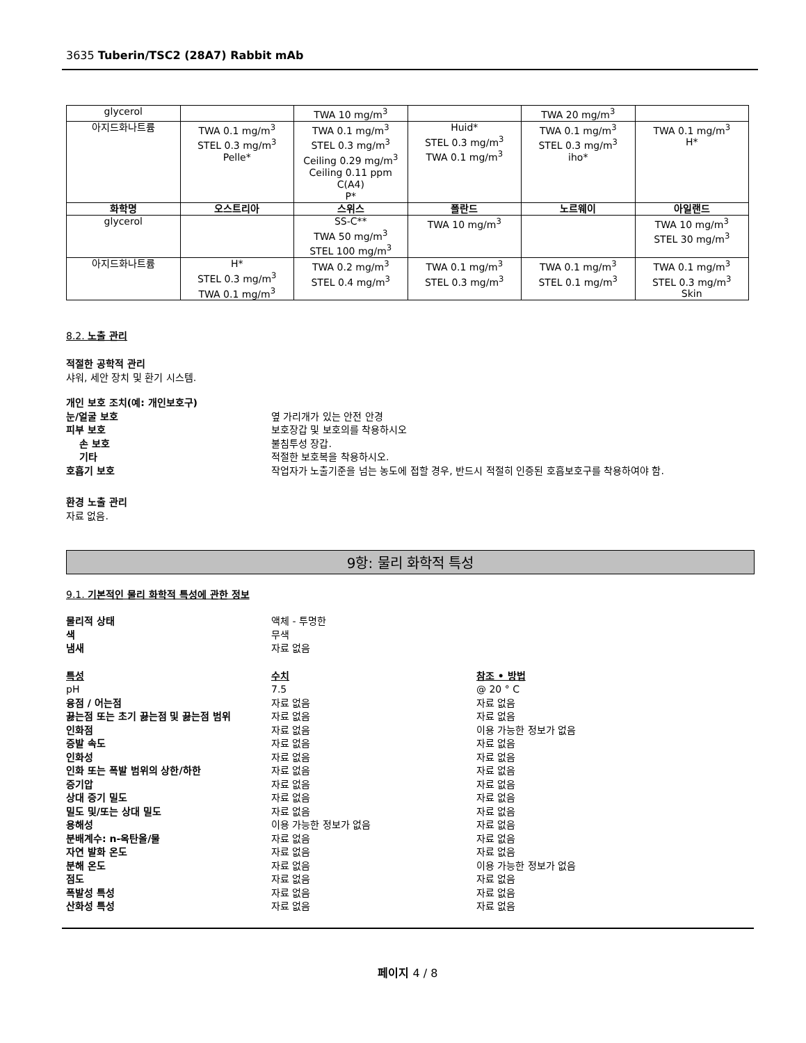3635 Tuberin/TSC2 (28A7) Rabbit mAb
| glycerol | | TWA 10 mg/m<sup>3</sup> | | TWA 20 mg/m<sup>3</sup> | |
| 아지드화나트륨 | TWA 0.1 mg/m<sup>3</sup> STEL 0.3 mg/m<sup>3</sup> Pelle* | TWA 0.1 mg/m<sup>3</sup> STEL 0.3 mg/m<sup>3</sup> Ceiling 0.29 mg/m<sup>3</sup> Ceiling 0.11 ppm C(A4) P* | Huid* STEL 0.3 mg/m<sup>3</sup> TWA 0.1 mg/m<sup>3</sup> | TWA 0.1 mg/m<sup>3</sup> STEL 0.3 mg/m<sup>3</sup> iho* | TWA 0.1 mg/m<sup>3</sup> H* |
| 화학명 | 오스트리아 | 스위스 | 폴란드 | 노르웨이 | 아일랜드 |
| glycerol | | SS-C** TWA 50 mg/m<sup>3</sup> STEL 100 mg/m<sup>3</sup> | TWA 10 mg/m<sup>3</sup> | | TWA 10 mg/m<sup>3</sup> STEL 30 mg/m<sup>3</sup> |
| 아지드화나트륨 | H* STEL 0.3 mg/m<sup>3</sup> TWA 0.1 mg/m<sup>3</sup> | TWA 0.2 mg/m<sup>3</sup> STEL 0.4 mg/m<sup>3</sup> | TWA 0.1 mg/m<sup>3</sup> STEL 0.3 mg/m<sup>3</sup> | TWA 0.1 mg/m<sup>3</sup> STEL 0.1 mg/m<sup>3</sup> | TWA 0.1 mg/m<sup>3</sup> STEL 0.3 mg/m<sup>3</sup> Skin |
8.2. 노출 관리
적절한 공학적 관리
샤워, 세안 장치 및 환기 시스템.
개인 보호 조치(예: 개인보호구) 눈/얼굴 보호 옆 가리개가 있는 안전 안경 피부 보호 보호장갑 및 보호의를 착용하시오 손 보호 불침투성 장갑. 기타 적절한 보호복을 착용하시오. 호흡기 보호 작업자가 노출기준을 넘는 농도에 접할 경우, 반드시 적절히 인증된 호흡보호구를 착용하여야 함.
환경 노출 관리
자료 없음.
9항: 물리 화학적 특성
9.1. 기본적인 물리 화학적 특성에 관한 정보
물리적 상태 액체 - 투명한 색 무색 냄새 자료 없음
특성 수치 참조 • 방법 pH 7.5 @ 20 ° C 융점 / 어는점 자료 없음 자료 없음 끓는점 또는 초기 끓는점 및 끓는점 범위 자료 없음 자료 없음 인화점 자료 없음 이용 가능한 정보가 없음 증발 속도 자료 없음 자료 없음 인화성 자료 없음 자료 없음 인화 또는 폭발 범위의 상한/하한 자료 없음 자료 없음 증기압 자료 없음 자료 없음 상대 증기 밀도 자료 없음 자료 없음 밀도 및/또는 상대 밀도 자료 없음 자료 없음 용해성 이용 가능한 정보가 없음 자료 없음 분배계수: n-옥탄올/물 자료 없음 자료 없음 자연 발화 온도 자료 없음 자료 없음 분해 온도 자료 없음 이용 가능한 정보가 없음 점도 자료 없음 자료 없음 폭발성 특성 자료 없음 자료 없음 산화성 특성 자료 없음 자료 없음
페이지 4 / 8